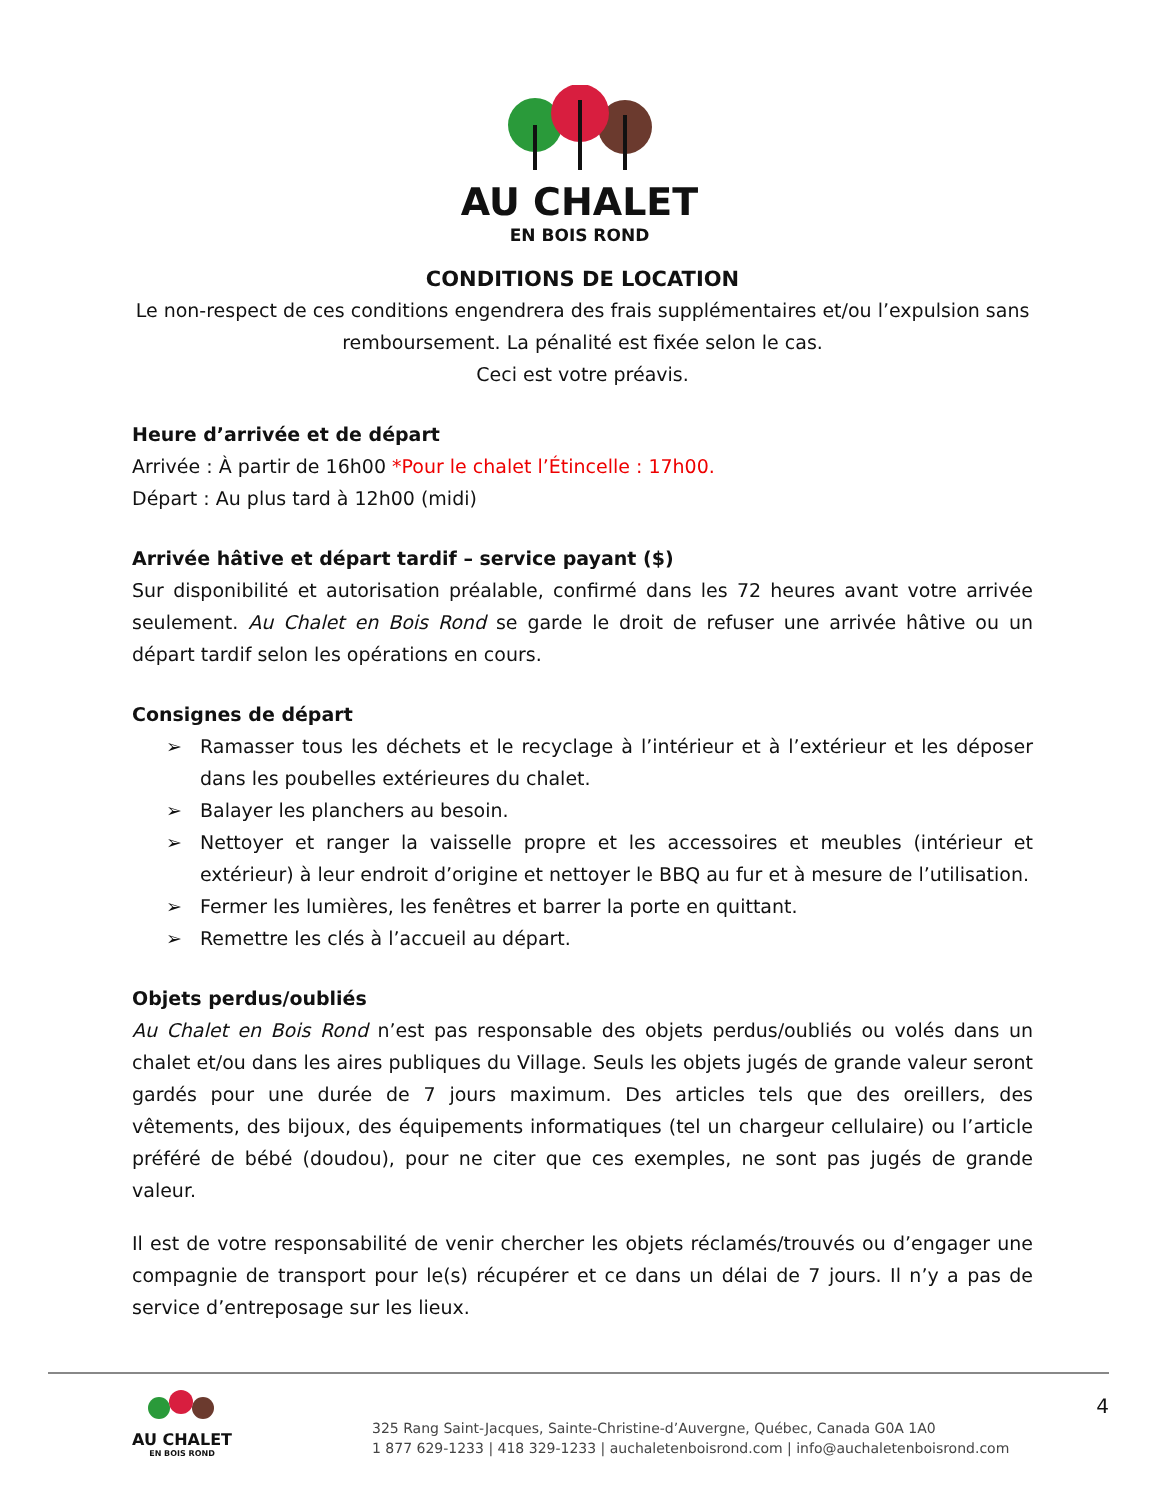AU CHALET
EN BOIS ROND
CONDITIONS DE LOCATION
Le non-respect de ces conditions engendrera des frais supplémentaires et/ou l’expulsion sans remboursement. La pénalité est fixée selon le cas.
Ceci est votre préavis.
Heure d’arrivée et de départ
Arrivée : À partir de 16h00 *Pour le chalet l’Étincelle : 17h00.
Départ : Au plus tard à 12h00 (midi)
Arrivée hâtive et départ tardif – service payant ($)
Sur disponibilité et autorisation préalable, confirmé dans les 72 heures avant votre arrivée seulement. Au Chalet en Bois Rond se garde le droit de refuser une arrivée hâtive ou un départ tardif selon les opérations en cours.
Consignes de départ
➢ Ramasser tous les déchets et le recyclage à l’intérieur et à l’extérieur et les déposer dans les poubelles extérieures du chalet.
➢ Balayer les planchers au besoin.
➢ Nettoyer et ranger la vaisselle propre et les accessoires et meubles (intérieur et extérieur) à leur endroit d’origine et nettoyer le BBQ au fur et à mesure de l’utilisation.
➢ Fermer les lumières, les fenêtres et barrer la porte en quittant.
➢ Remettre les clés à l’accueil au départ.
Objets perdus/oubliés
Au Chalet en Bois Rond n’est pas responsable des objets perdus/oubliés ou volés dans un chalet et/ou dans les aires publiques du Village. Seuls les objets jugés de grande valeur seront gardés pour une durée de 7 jours maximum. Des articles tels que des oreillers, des vêtements, des bijoux, des équipements informatiques (tel un chargeur cellulaire) ou l’article préféré de bébé (doudou), pour ne citer que ces exemples, ne sont pas jugés de grande valeur.
Il est de votre responsabilité de venir chercher les objets réclamés/trouvés ou d’engager une compagnie de transport pour le(s) récupérer et ce dans un délai de 7 jours. Il n’y a pas de service d’entreposage sur les lieux.
AU CHALET
EN BOIS ROND
325 Rang Saint-Jacques, Sainte-Christine-d’Auvergne, Québec, Canada G0A 1A0
1 877 629-1233 | 418 329-1233 | auchaletenboisrond.com | info@auchaletenboisrond.com
4